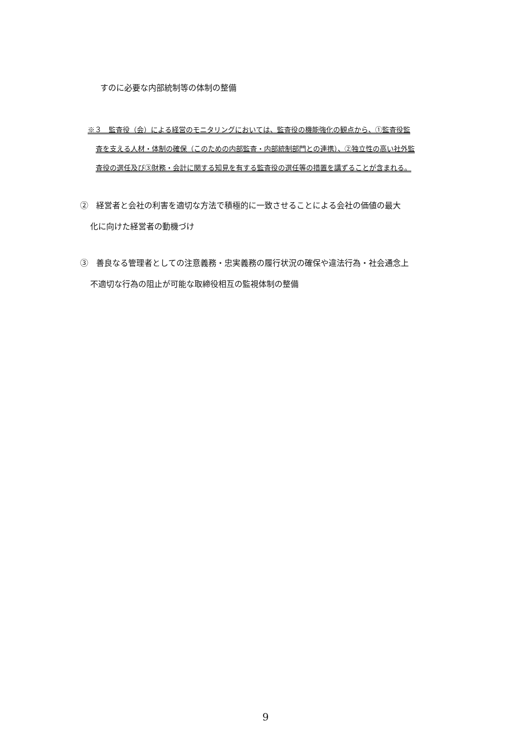すのに必要な内部統制等の体制の整備
※３　監査役（会）による経営のモニタリングにおいては、監査役の機能強化の観点から、①監査役監
査を支える人材・体制の確保（このための内部監査・内部統制部門との連携）、②独立性の高い社外監
査役の選任及び③財務・会計に関する知見を有する監査役の選任等の措置を講ずることが含まれる。
②　経営者と会社の利害を適切な方法で積極的に一致させることによる会社の価値の最大
化に向けた経営者の動機づけ
③　善良なる管理者としての注意義務・忠実義務の履行状況の確保や違法行為・社会通念上
不適切な行為の阻止が可能な取締役相互の監視体制の整備
9